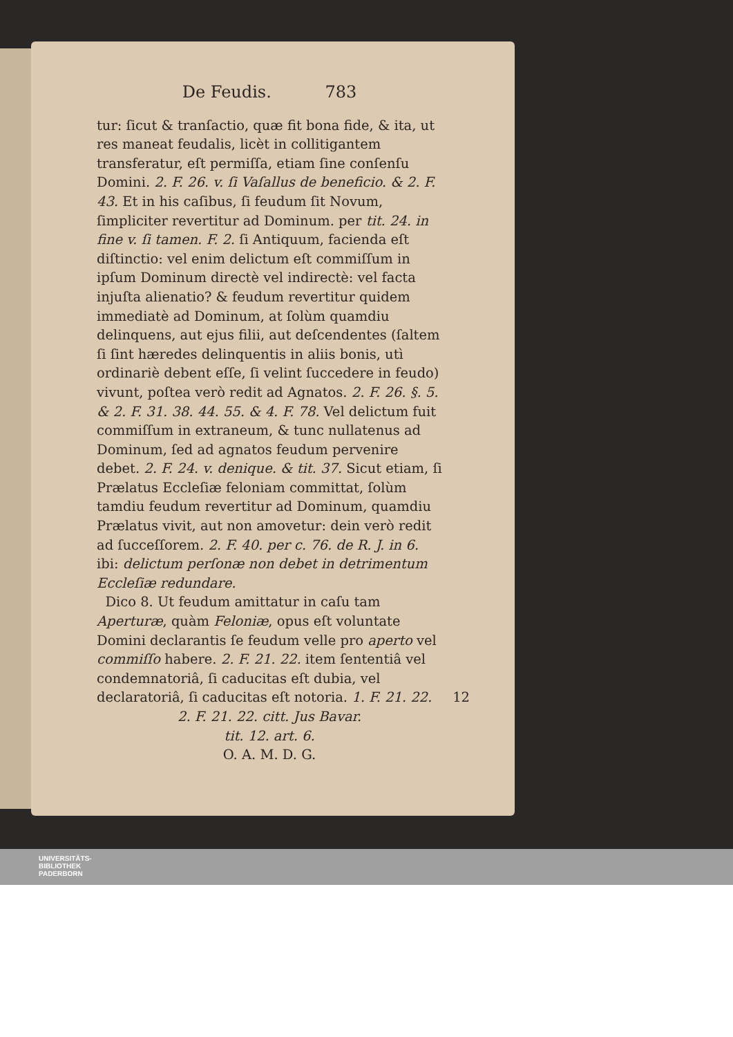De Feudis. 783
tur: ſicut & tranſactio, quæ fit bona fide, & ita, ut res maneat feudalis, licèt in collitigantem transferatur, eſt permiſſa, etiam ſine conſenſu Domini. 2. F. 26. v. ſi Vaſallus de beneficio. & 2. F. 43. Et in his caſibus, ſi feudum ſit Novum, ſimpliciter revertitur ad Dominum. per tit. 24. in fine v. ſi tamen. F. 2. ſi Antiquum, facienda eſt diſtinctio: vel enim delictum eſt commiſſum in ipſum Dominum directè vel indirectè: vel facta injuſta alienatio? & feudum revertitur quidem immediatè ad Dominum, at ſolùm quamdiu delinquens, aut ejus filii, aut deſcendentes (ſaltem ſi ſint hæredes delinquentis in aliis bonis, utì ordinariè debent eſſe, ſi velint ſuccedere in feudo) vivunt, poſtea verò redit ad Agnatos. 2. F. 26. §. 5. & 2. F. 31. 38. 44. 55. & 4. F. 78. Vel delictum fuit commiſſum in extraneum, & tunc nullatenus ad Dominum, ſed ad agnatos feudum pervenire debet. 2. F. 24. v. denique. & tit. 37. Sicut etiam, ſi Prælatus Eccleſiæ feloniam committat, ſolùm tamdiu feudum revertitur ad Dominum, quamdiu Prælatus vivit, aut non amovetur: dein verò redit ad ſucceſſorem. 2. F. 40. per c. 76. de R. J. in 6. ibi: delictum perſonæ non debet in detrimentum Eccleſiæ redundare.
Dico 8. Ut feudum amittatur in caſu tam Aperturæ, quàm Feloniæ, opus eſt voluntate Domini declarantis ſe feudum velle pro aperto vel commiſſo habere. 2. F. 21. 22. item ſententiâ vel condemnatoriâ, ſi caducitas eſt dubia, vel declaratoriâ, ſi caducitas eſt notoria. 1. F. 21. 22. 12
2. F. 21. 22. citt. Jus Bavar.
tit. 12. art. 6.
O. A. M. D. G.
UNIVERSITÄTS-
BIBLIOTHEK
PADERBORN